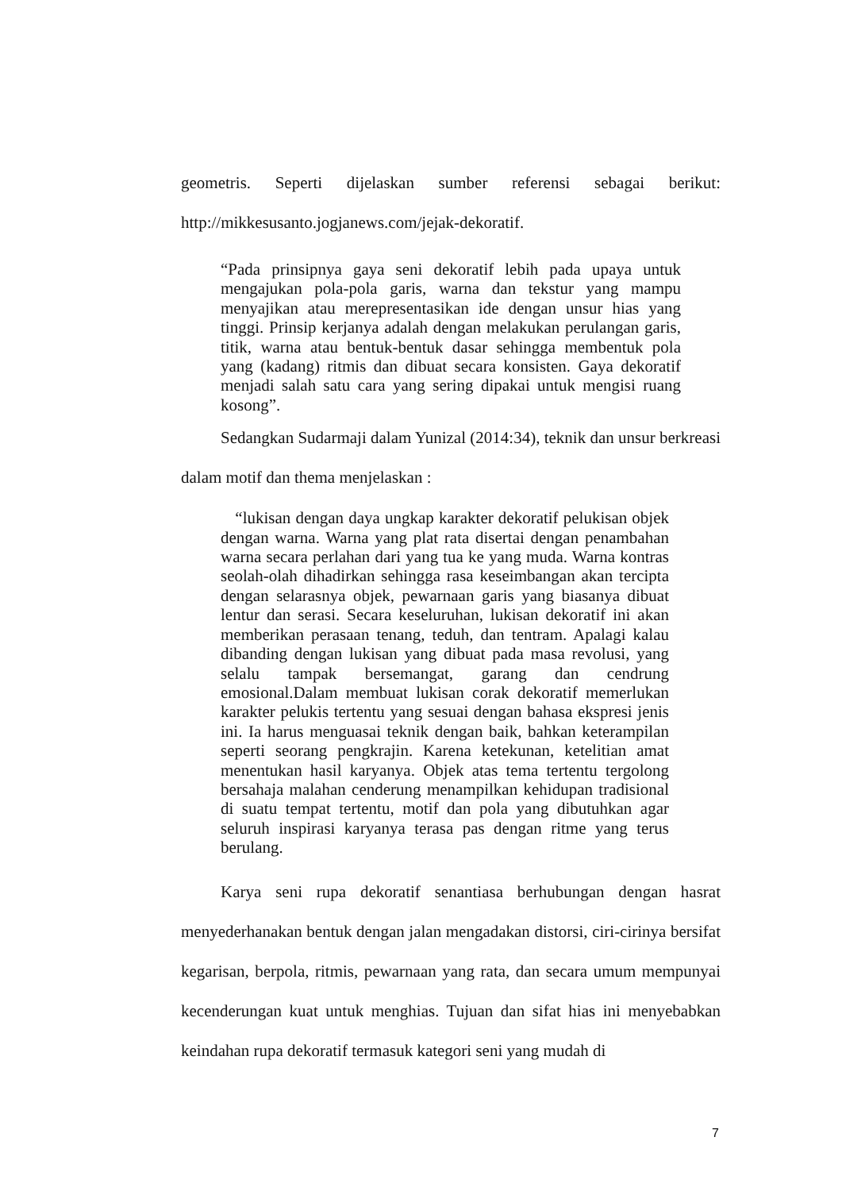geometris. Seperti dijelaskan sumber referensi sebagai berikut:
http://mikkesusanto.jogjanews.com/jejak-dekoratif.
“Pada prinsipnya gaya seni dekoratif lebih pada upaya untuk mengajukan pola-pola garis, warna dan tekstur yang mampu menyajikan atau merepresentasikan ide dengan unsur hias yang tinggi. Prinsip kerjanya adalah dengan melakukan perulangan garis, titik, warna atau bentuk-bentuk dasar sehingga membentuk pola yang (kadang) ritmis dan dibuat secara konsisten. Gaya dekoratif menjadi salah satu cara yang sering dipakai untuk mengisi ruang kosong”.
Sedangkan Sudarmaji dalam Yunizal (2014:34), teknik dan unsur berkreasi dalam motif dan thema menjelaskan :
“lukisan dengan daya ungkap karakter dekoratif pelukisan objek dengan warna. Warna yang plat rata disertai dengan penambahan warna secara perlahan dari yang tua ke yang muda. Warna kontras seolah-olah dihadirkan sehingga rasa keseimbangan akan tercipta dengan selarasnya objek, pewarnaan garis yang biasanya dibuat lentur dan serasi. Secara keseluruhan, lukisan dekoratif ini akan memberikan perasaan tenang, teduh, dan tentram. Apalagi kalau dibanding dengan lukisan yang dibuat pada masa revolusi, yang selalu tampak bersemangat, garang dan cendrung emosional.Dalam membuat lukisan corak dekoratif memerlukan karakter pelukis tertentu yang sesuai dengan bahasa ekspresi jenis ini. Ia harus menguasai teknik dengan baik, bahkan keterampilan seperti seorang pengkrajin. Karena ketekunan, ketelitian amat menentukan hasil karyanya. Objek atas tema tertentu tergolong bersahaja malahan cenderung menampilkan kehidupan tradisional di suatu tempat tertentu, motif dan pola yang dibutuhkan agar seluruh inspirasi karyanya terasa pas dengan ritme yang terus berulang.
Karya seni rupa dekoratif senantiasa berhubungan dengan hasrat menyederhanakan bentuk dengan jalan mengadakan distorsi, ciri-cirinya bersifat kegarisan, berpola, ritmis, pewarnaan yang rata, dan secara umum mempunyai kecenderungan kuat untuk menghias. Tujuan dan sifat hias ini menyebabkan keindahan rupa dekoratif termasuk kategori seni yang mudah di
7